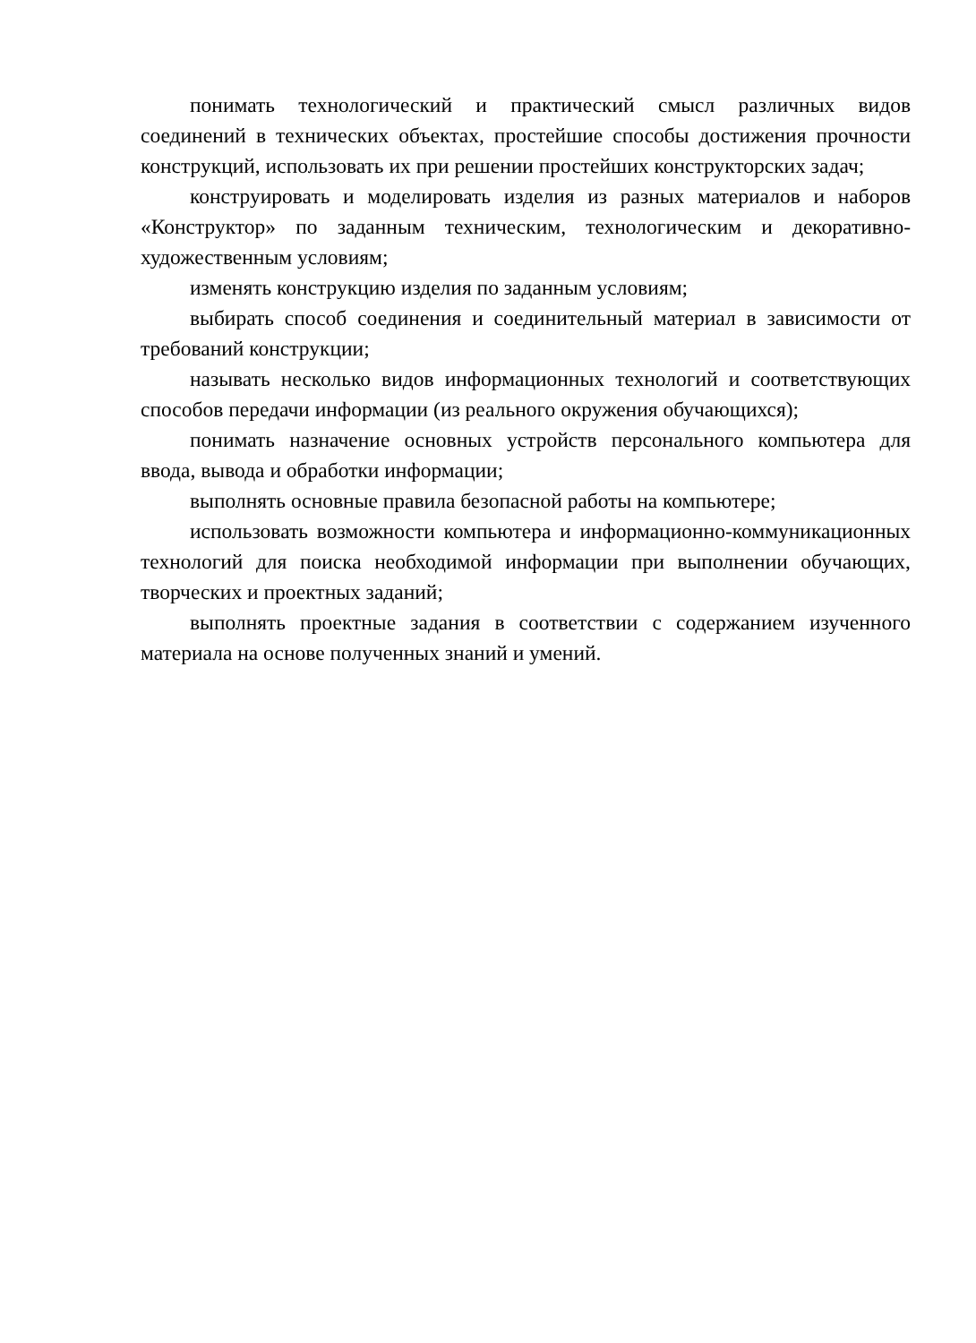понимать технологический и практический смысл различных видов соединений в технических объектах, простейшие способы достижения прочности конструкций, использовать их при решении простейших конструкторских задач;
конструировать и моделировать изделия из разных материалов и наборов «Конструктор» по заданным техническим, технологическим и декоративно-художественным условиям;
изменять конструкцию изделия по заданным условиям;
выбирать способ соединения и соединительный материал в зависимости от требований конструкции;
называть несколько видов информационных технологий и соответствующих способов передачи информации (из реального окружения обучающихся);
понимать назначение основных устройств персонального компьютера для ввода, вывода и обработки информации;
выполнять основные правила безопасной работы на компьютере;
использовать возможности компьютера и информационно-коммуникационных технологий для поиска необходимой информации при выполнении обучающих, творческих и проектных заданий;
выполнять проектные задания в соответствии с содержанием изученного материала на основе полученных знаний и умений.